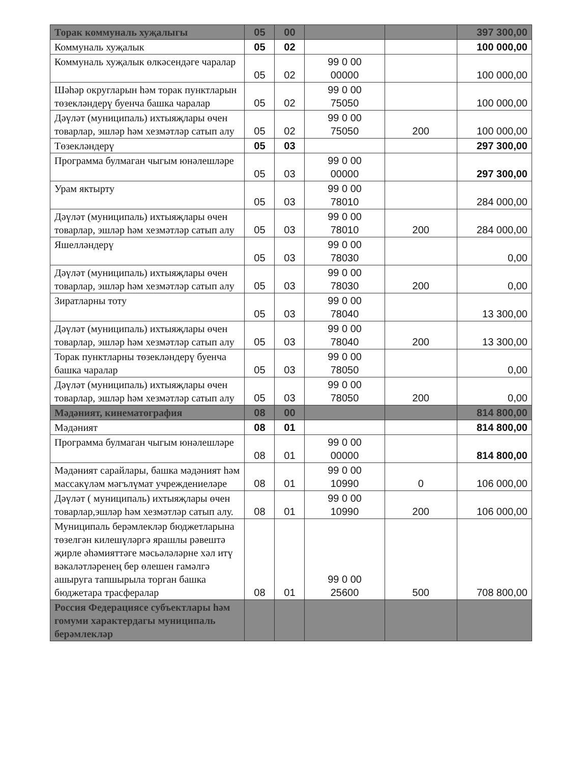| Торак коммуналь хуҗалыгы | 05 | 00 | | | 397 300,00 |
| Коммуналь хуҗалык | 05 | 02 | | | 100 000,00 |
| Коммуналь хуҗалык өлкәсендәге чаралар | 05 | 02 | 99 0 00 00000 | | 100 000,00 |
| Шәһәр округларын һәм торак пунктларын төзекләндерү буенча башка чаралар | 05 | 02 | 99 0 00 75050 | | 100 000,00 |
| Дәүләт (муниципаль) ихтыяҗлары өчен товарлар, эшләр һәм хезмәтләр сатып алу | 05 | 02 | 99 0 00 75050 | 200 | 100 000,00 |
| Төзекләндерү | 05 | 03 | | | 297 300,00 |
| Программа булмаган чыгым юнәлешләре | 05 | 03 | 99 0 00 00000 | | 297 300,00 |
| Урам яктырту | 05 | 03 | 99 0 00 78010 | | 284 000,00 |
| Дәүләт (муниципаль) ихтыяҗлары өчен товарлар, эшләр һәм хезмәтләр сатып алу | 05 | 03 | 99 0 00 78010 | 200 | 284 000,00 |
| Яшелләндерү | 05 | 03 | 99 0 00 78030 | | 0,00 |
| Дәүләт (муниципаль) ихтыяҗлары өчен товарлар, эшләр һәм хезмәтләр сатып алу | 05 | 03 | 99 0 00 78030 | 200 | 0,00 |
| Зиратларны тоту | 05 | 03 | 99 0 00 78040 | | 13 300,00 |
| Дәүләт (муниципаль) ихтыяҗлары өчен товарлар, эшләр һәм хезмәтләр сатып алу | 05 | 03 | 99 0 00 78040 | 200 | 13 300,00 |
| Торак пунктларны төзекләндерү буенча башка чаралар | 05 | 03 | 99 0 00 78050 | | 0,00 |
| Дәүләт (муниципаль) ихтыяҗлары өчен товарлар, эшләр һәм хезмәтләр сатып алу | 05 | 03 | 99 0 00 78050 | 200 | 0,00 |
| Мәдәният, кинематография | 08 | 00 | | | 814 800,00 |
| Мәдәният | 08 | 01 | | | 814 800,00 |
| Программа булмаган чыгым юнәлешләре | 08 | 01 | 99 0 00 00000 | | 814 800,00 |
| Мәдәният сарайлары, башка мәдәният һәм массакүләм мәгълүмат учреждениеләре | 08 | 01 | 99 0 00 10990 | 0 | 106 000,00 |
| Дәүләт ( муниципаль) ихтыяҗлары өчен товарлар,эшләр һәм хезмәтләр сатып алу. | 08 | 01 | 99 0 00 10990 | 200 | 106 000,00 |
| Муниципаль берәмлекләр бюджетларына төзелгән килешүләргә ярашлы рәвештә җирле әһәмияттәге мәсьәләләрне хәл итү вәкаләтләренең бер өлешен гамәлгә ашыруга тапшырыла торган башка бюджетара трасфералар | 08 | 01 | 99 0 00 25600 | 500 | 708 800,00 |
| Россия Федерациясе субъектлары һәм гомуми характердагы муниципаль берәмлекләр | | | | | |